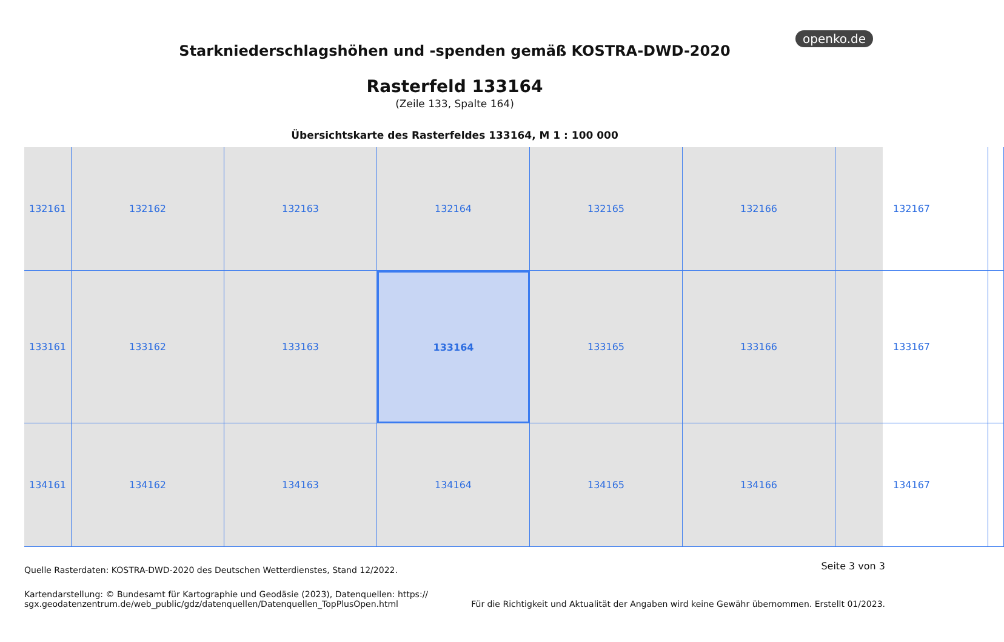openko.de
Starkniederschlagshöhen und -spenden gemäß KOSTRA-DWD-2020
Rasterfeld 133164
(Zeile 133, Spalte 164)
Übersichtskarte des Rasterfeldes 133164, M 1 : 100 000
132161
132162
132163
132164
132165
132166
132167
133161
133162
133163
133164
133165
133166
133167
134161
134162
134163
134164
134165
134166
134167
Seite 3 von 3 Quelle Rasterdaten: KOSTRA-DWD-2020 des Deutschen Wetterdienstes, Stand 12/2022.
Kartendarstellung: © Bundesamt für Kartographie und Geodäsie (2023), Datenquellen: https://
sgx.geodatenzentrum.de/web_public/gdz/datenquellen/Datenquellen_TopPlusOpen.html
Für die Richtigkeit und Aktualität der Angaben wird keine Gewähr übernommen. Erstellt 01/2023.